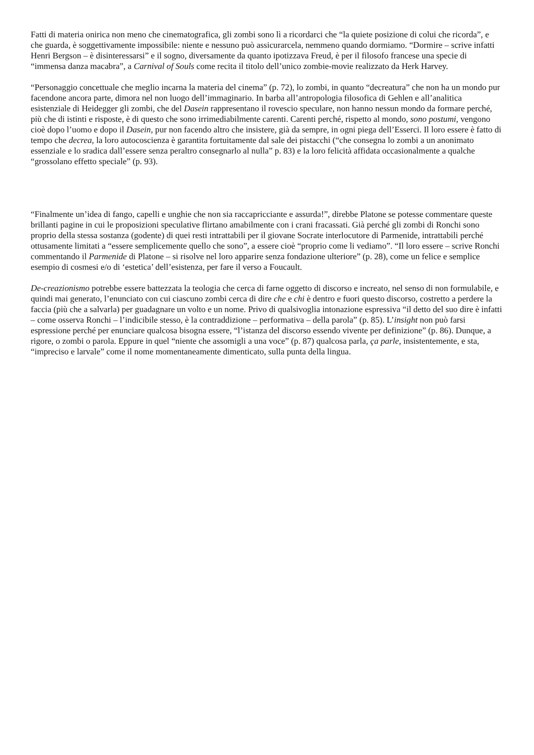Fatti di materia onirica non meno che cinematografica, gli zombi sono lì a ricordarci che “la quiete posizione di colui che ricorda”, e che guarda, è soggettivamente impossibile: niente e nessuno può assicurarcela, nemmeno quando dormiamo. “Dormire – scrive infatti Henri Bergson – è disinteressarsi” e il sogno, diversamente da quanto ipotizzava Freud, è per il filosofo francese una specie di “immensa danza macabra”, a Carnival of Souls come recita il titolo dell’unico zombie-movie realizzato da Herk Harvey.
“Personaggio concettuale che meglio incarna la materia del cinema” (p. 72), lo zombi, in quanto “decreatura” che non ha un mondo pur facendone ancora parte, dimora nel non luogo dell’immaginario. In barba all’antropologia filosofica di Gehlen e all’analitica esistenziale di Heidegger gli zombi, che del Dasein rappresentano il rovescio speculare, non hanno nessun mondo da formare perché, più che di istinti e risposte, è di questo che sono irrimediabilmente carenti. Carenti perché, rispetto al mondo, sono postumi, vengono cioè dopo l’uomo e dopo il Dasein, pur non facendo altro che insistere, già da sempre, in ogni piega dell’Esserci. Il loro essere è fatto di tempo che decrea, la loro autocoscienza è garantita fortuitamente dal sale dei pistacchi (“che consegna lo zombi a un anonimato essenziale e lo sradica dall’essere senza peraltro consegnarlo al nulla” p. 83) e la loro felicità affidata occasionalmente a qualche “grossolano effetto speciale” (p. 93).
“Finalmente un’idea di fango, capelli e unghie che non sia raccapricciante e assurda!”, direbbe Platone se potesse commentare queste brillanti pagine in cui le proposizioni speculative flirtano amabilmente con i crani fracassati. Già perché gli zombi di Ronchi sono proprio della stessa sostanza (godente) di quei resti intrattabili per il giovane Socrate interlocutore di Parmenide, intrattabili perché ottusamente limitati a “essere semplicemente quello che sono”, a essere cioè “proprio come li vediamo”. “Il loro essere – scrive Ronchi commentando il Parmenide di Platone – si risolve nel loro apparire senza fondazione ulteriore” (p. 28), come un felice e semplice esempio di cosmesi e/o di ‘estetica’ dell’esistenza, per fare il verso a Foucault.
De-creazionismo potrebbe essere battezzata la teologia che cerca di farne oggetto di discorso e increato, nel senso di non formulabile, e quindi mai generato, l’enunciato con cui ciascuno zombi cerca di dire che e chi è dentro e fuori questo discorso, costretto a perdere la faccia (più che a salvarla) per guadagnare un volto e un nome. Privo di qualsivoglia intonazione espressiva “il detto del suo dire è infatti – come osserva Ronchi – l’indicibile stesso, è la contraddizione – performativa – della parola” (p. 85). L’insight non può farsi espressione perché per enunciare qualcosa bisogna essere, “l’istanza del discorso essendo vivente per definizione” (p. 86). Dunque, a rigore, o zombi o parola. Eppure in quel “niente che assomigli a una voce” (p. 87) qualcosa parla, ça parle, insistentemente, e sta, “impreciso e larvale” come il nome momentaneamente dimenticato, sulla punta della lingua.